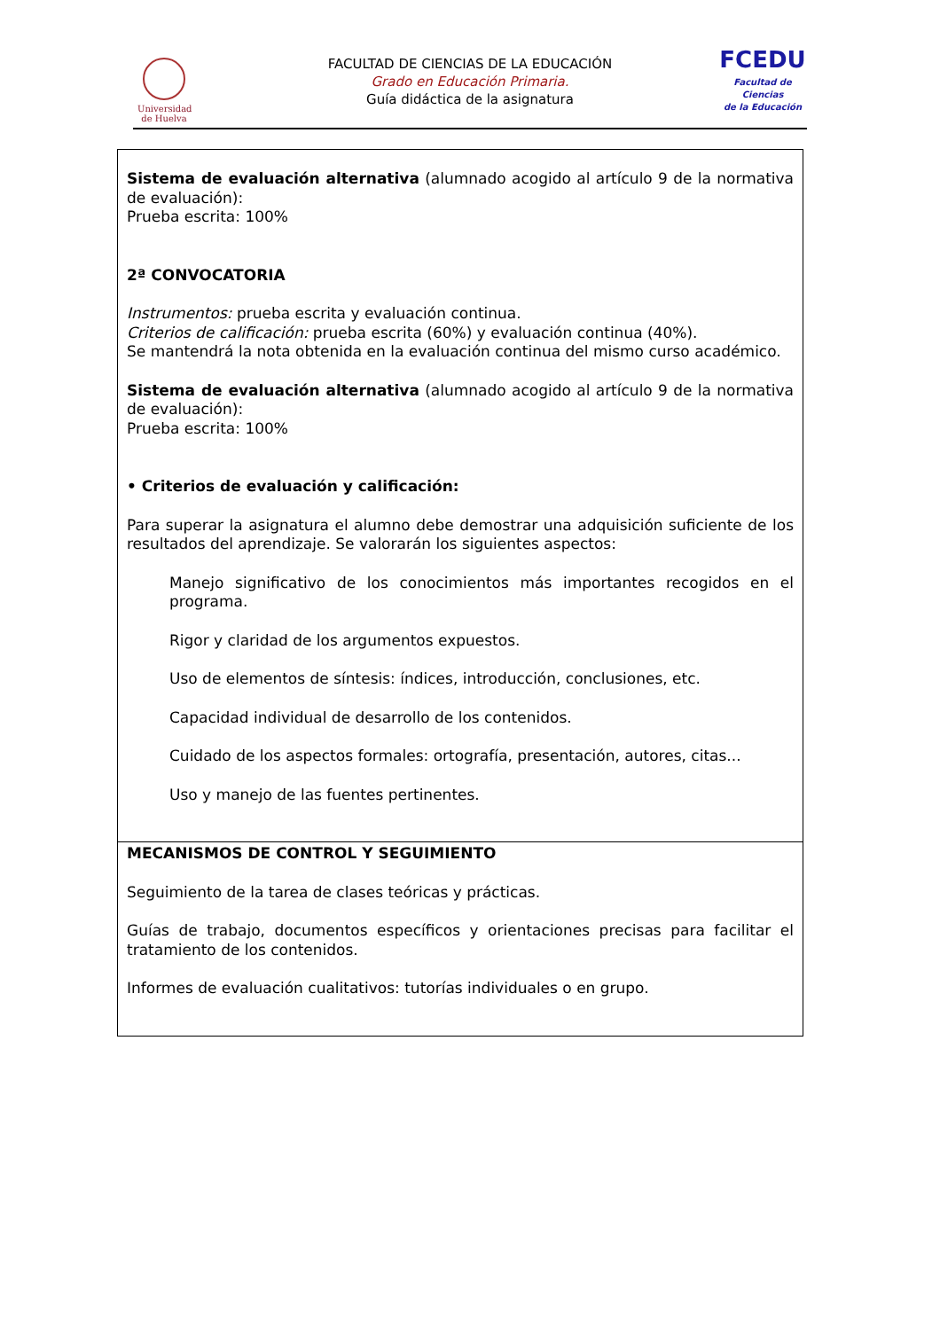Universidad
de Huelva
FACULTAD DE CIENCIAS DE LA EDUCACIÓN
Grado en Educación Primaria.
Guía didáctica de la asignatura
FCEDU
Facultad de Ciencias
de la Educación
| Sistema de evaluación alternativa (alumnado acogido al artículo 9 de la normativa de evaluación): Prueba escrita: 100% 2ª CONVOCATORIA Instrumentos: prueba escrita y evaluación continua. Criterios de calificación: prueba escrita (60%) y evaluación continua (40%). Se mantendrá la nota obtenida en la evaluación continua del mismo curso académico. Sistema de evaluación alternativa (alumnado acogido al artículo 9 de la normativa de evaluación): Prueba escrita: 100% • Criterios de evaluación y calificación: Para superar la asignatura el alumno debe demostrar una adquisición suficiente de los resultados del aprendizaje. Se valorarán los siguientes aspectos: Manejo significativo de los conocimientos más importantes recogidos en el programa. Rigor y claridad de los argumentos expuestos. Uso de elementos de síntesis: índices, introducción, conclusiones, etc. Capacidad individual de desarrollo de los contenidos. Cuidado de los aspectos formales: ortografía, presentación, autores, citas... Uso y manejo de las fuentes pertinentes. |
| MECANISMOS DE CONTROL Y SEGUIMIENTO Seguimiento de la tarea de clases teóricas y prácticas. Guías de trabajo, documentos específicos y orientaciones precisas para facilitar el tratamiento de los contenidos. Informes de evaluación cualitativos: tutorías individuales o en grupo. |